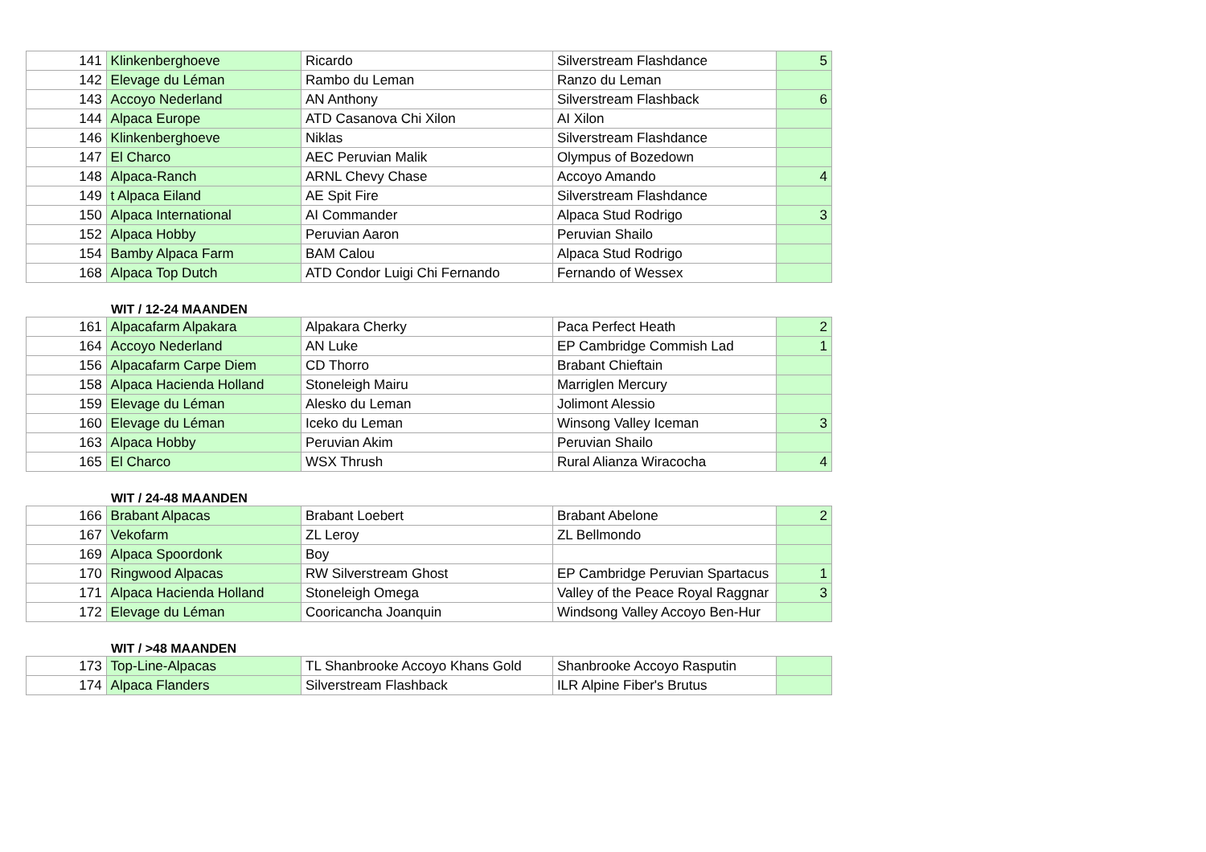| 141 | Klinkenberghoeve | Ricardo | Silverstream Flashdance | 5 |
| 142 | Elevage du Léman | Rambo du Leman | Ranzo du Leman | |
| 143 | Accoyo Nederland | AN Anthony | Silverstream Flashback | 6 |
| 144 | Alpaca Europe | ATD Casanova Chi Xilon | AI Xilon | |
| 146 | Klinkenberghoeve | Niklas | Silverstream Flashdance | |
| 147 | El Charco | AEC Peruvian Malik | Olympus of Bozedown | |
| 148 | Alpaca-Ranch | ARNL Chevy Chase | Accoyo Amando | 4 |
| 149 | t Alpaca Eiland | AE Spit Fire | Silverstream Flashdance | |
| 150 | Alpaca International | AI Commander | Alpaca Stud Rodrigo | 3 |
| 152 | Alpaca Hobby | Peruvian Aaron | Peruvian Shailo | |
| 154 | Bamby Alpaca Farm | BAM Calou | Alpaca Stud Rodrigo | |
| 168 | Alpaca Top Dutch | ATD Condor Luigi Chi Fernando | Fernando of Wessex | |
WIT / 12-24 MAANDEN
| 161 | Alpacafarm Alpakara | Alpakara Cherky | Paca Perfect Heath | 2 |
| 164 | Accoyo Nederland | AN Luke | EP Cambridge Commish Lad | 1 |
| 156 | Alpacafarm Carpe Diem | CD Thorro | Brabant Chieftain | |
| 158 | Alpaca Hacienda Holland | Stoneleigh Mairu | Marriglen Mercury | |
| 159 | Elevage du Léman | Alesko du Leman | Jolimont Alessio | |
| 160 | Elevage du Léman | Iceko du Leman | Winsong Valley Iceman | 3 |
| 163 | Alpaca Hobby | Peruvian Akim | Peruvian Shailo | |
| 165 | El Charco | WSX Thrush | Rural Alianza Wiracocha | 4 |
WIT / 24-48 MAANDEN
| 166 | Brabant Alpacas | Brabant Loebert | Brabant Abelone | 2 |
| 167 | Vekofarm | ZL Leroy | ZL Bellmondo | |
| 169 | Alpaca Spoordonk | Boy | | |
| 170 | Ringwood Alpacas | RW Silverstream Ghost | EP Cambridge Peruvian Spartacus | 1 |
| 171 | Alpaca Hacienda Holland | Stoneleigh Omega | Valley of the Peace Royal Raggnar | 3 |
| 172 | Elevage du Léman | Cooricancha Joanquin | Windsong Valley Accoyo Ben-Hur | |
WIT / >48 MAANDEN
| 173 | Top-Line-Alpacas | TL Shanbrooke Accoyo Khans Gold | Shanbrooke Accoyo Rasputin | |
| 174 | Alpaca Flanders | Silverstream Flashback | ILR Alpine Fiber's Brutus | |